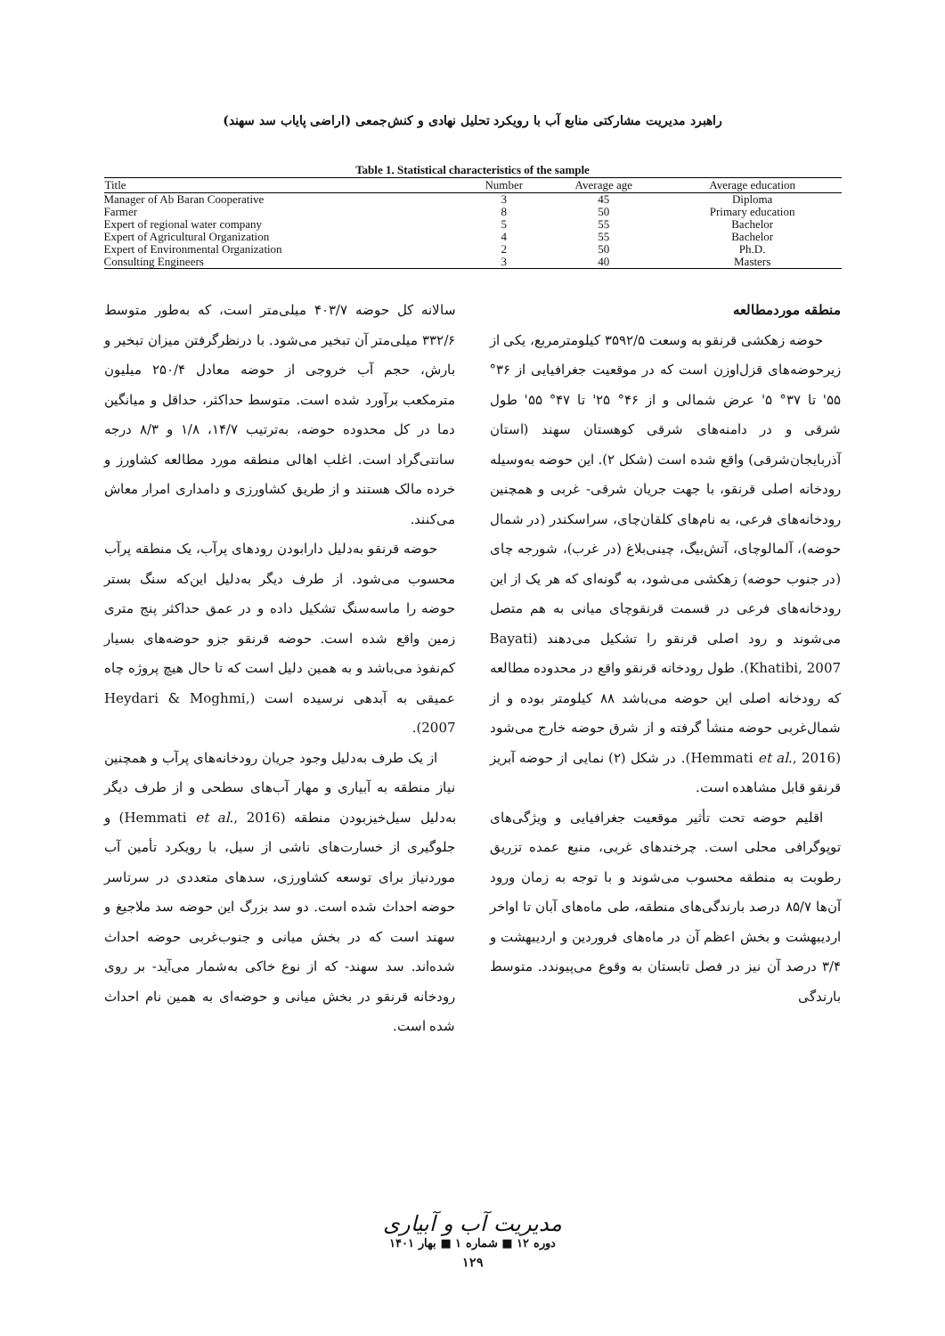راهبرد مدیریت مشارکتی منابع آب با رویکرد تحلیل نهادی و کنش‌جمعی (اراضی پایاب سد سهند)
Table 1. Statistical characteristics of the sample
| Title | Number | Average age | Average education |
| --- | --- | --- | --- |
| Manager of Ab Baran Cooperative | 3 | 45 | Diploma |
| Farmer | 8 | 50 | Primary education |
| Expert of regional water company | 5 | 55 | Bachelor |
| Expert of Agricultural Organization | 4 | 55 | Bachelor |
| Expert of Environmental Organization | 2 | 50 | Ph.D. |
| Consulting Engineers | 3 | 40 | Masters |
منطقه موردمطالعه
حوضه زهکشی قرنقو به وسعت ۳۵۹۲/۵ کیلومترمربع، یکی از زیرحوضه‌های قزل‌اوزن است که در موقعیت جغرافیایی از ۳۶° ۵۵' تا ۳۷° ۵' عرض شمالی و از ۴۶° ۲۵' تا ۴۷° ۵۵' طول شرقی و در دامنه‌های شرقی کوهستان سهند (استان آذربایجان‌شرقی) واقع شده است (شکل ۲). این حوضه به‌وسیله رودخانه اصلی قرنقو، با جهت جریان شرقی- غربی و همچنین رودخانه‌های فرعی، به نام‌های کلقان‌چای، سراسکندر (در شمال حوضه)، آلمالوچای، آتش‌بیگ، چینی‌بلاغ (در غرب)، شورجه چای (در جنوب حوضه) زهکشی می‌شود، به گونه‌ای که هر یک از این رودخانه‌های فرعی در قسمت قرنقوچای میانی به هم متصل می‌شوند و رود اصلی قرنقو را تشکیل می‌دهند (Bayati Khatibi, 2007). طول رودخانه قرنقو واقع در محدوده مطالعه که رودخانه اصلی این حوضه می‌باشد ۸۸ کیلومتر بوده و از شمال‌غربی حوضه منشأ گرفته و از شرق حوضه خارج می‌شود (Hemmati et al., 2016). در شکل (۲) نمایی از حوضه آبریز قرنقو قابل مشاهده است.
اقلیم حوضه تحت تأثیر موقعیت جغرافیایی و ویژگی‌های توپوگرافی محلی است. چرخندهای غربی، منبع عمده تزریق رطوبت به منطقه محسوب می‌شوند و با توجه به زمان ورود آن‌ها ۸۵/۷ درصد بارندگی‌های منطقه، طی ماه‌های آبان تا اواخر اردیبهشت و بخش اعظم آن در ماه‌های فروردین و اردیبهشت و ۳/۴ درصد آن نیز در فصل تابستان به وقوع می‌پیوندد. متوسط بارندگی
سالانه کل حوضه ۴۰۳/۷ میلی‌متر است، که به‌طور متوسط ۳۳۲/۶ میلی‌متر آن تبخیر می‌شود. با درنظرگرفتن میزان تبخیر و بارش، حجم آب خروجی از حوضه معادل ۲۵۰/۴ میلیون مترمکعب برآورد شده است. متوسط حداکثر، حداقل و میانگین دما در کل محدوده حوضه، به‌ترتیب ۱۴/۷، ۱/۸ و ۸/۳ درجه سانتی‌گراد است. اغلب اهالی منطقه مورد مطالعه کشاورز و خرده مالک هستند و از طریق کشاورزی و دامداری امرار معاش می‌کنند.
حوضه قرنقو به‌دلیل دارابودن رودهای پرآب، یک منطقه پرآب محسوب می‌شود. از طرف دیگر به‌دلیل این‌که سنگ بستر حوضه را ماسه‌سنگ تشکیل داده و در عمق حداکثر پنج متری زمین واقع شده است. حوضه قرنقو جزو حوضه‌های بسیار کم‌نفوذ می‌باشد و به همین دلیل است که تا حال هیچ پروژه چاه عمیقی به آبدهی نرسیده است (Heydari & Moghmi, 2007).
از یک طرف به‌دلیل وجود جریان رودخانه‌های پرآب و همچنین نیاز منطقه به آبیاری و مهار آب‌های سطحی و از طرف دیگر به‌دلیل سیل‌خیزبودن منطقه (Hemmati et al., 2016) و جلوگیری از خسارت‌های ناشی از سیل، با رویکرد تأمین آب موردنیاز برای توسعه کشاورزی، سدهای متعددی در سرتاسر حوضه احداث شده است. دو سد بزرگ این حوضه سد ملاجیغ و سهند است که در بخش میانی و جنوب‌غربی حوضه احداث شده‌اند. سد سهند- که از نوع خاکی به‌شمار می‌آید- بر روی رودخانه قرنقو در بخش میانی و حوضه‌ای به همین نام احداث شده است.
مدیریت آب و آبیاری
دوره ۱۲ ■ شماره ۱ ■ بهار ۱۴۰۱
۱۲۹